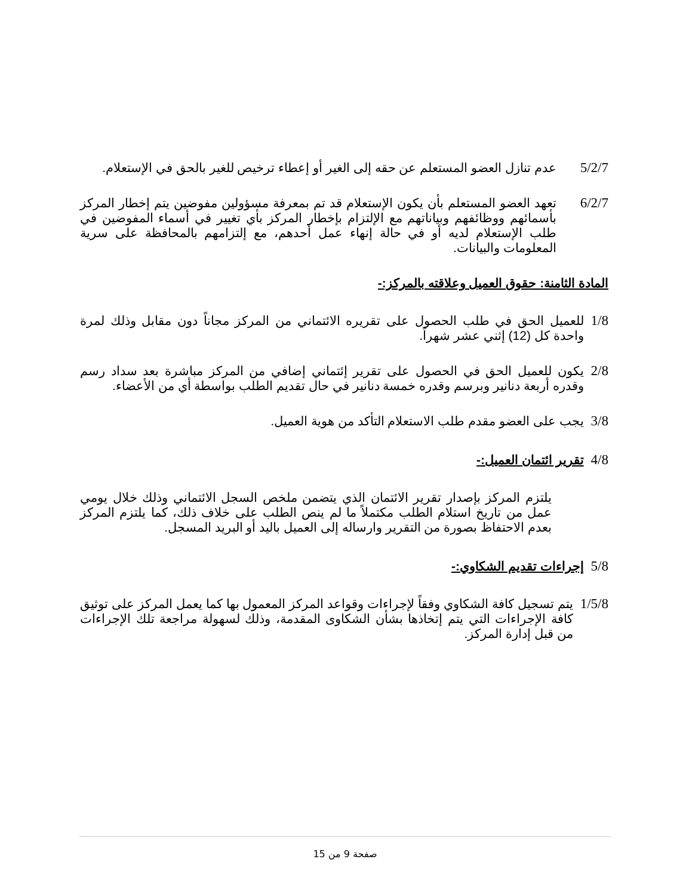5/2/7 عدم تنازل العضو المستعلم عن حقه إلى الغير أو إعطاء ترخيص للغير بالحق في الإستعلام.
6/2/7 تعهد العضو المستعلم بأن يكون الإستعلام قد تم بمعرفة مسؤولين مفوضين يتم إخطار المركز بأسمائهم ووظائفهم وبياناتهم مع الإلتزام بإخطار المركز بأي تغيير في أسماء المفوضين في طلب الإستعلام لديه أو في حالة إنهاء عمل أحدهم، مع إلتزامهم بالمحافظة على سرية المعلومات والبيانات.
المادة الثامنة: حقوق العميل وعلاقته بالمركز:-
1/8 للعميل الحق في طلب الحصول على تقريره الائتماني من المركز مجاناً دون مقابل وذلك لمرة واحدة كل (12) إثني عشر شهراً.
2/8 يكون للعميل الحق في الحصول على تقرير إئتماني إضافي من المركز مباشرة بعد سداد رسم وقدره أربعة دنانير وبرسم وقدره خمسة دنانير في حال تقديم الطلب بواسطة أي من الأعضاء.
3/8 يجب على العضو مقدم طلب الاستعلام التأكد من هوية العميل.
4/8 تقرير ائتمان العميل:-
يلتزم المركز بإصدار تقرير الائتمان الذي يتضمن ملخص السجل الائتماني وذلك خلال يومي عمل من تاريخ استلام الطلب مكتملاً ما لم ينص الطلب على خلاف ذلك، كما يلتزم المركز بعدم الاحتفاظ بصورة من التقرير وارساله إلى العميل باليد أو البريد المسجل.
5/8 إجراءات تقديم الشكاوي:-
1/5/8 يتم تسجيل كافة الشكاوي وفقاً لإجراءات وقواعد المركز المعمول بها كما يعمل المركز على توثيق كافة الإجراءات التي يتم إتخاذها بشأن الشكاوى المقدمة، وذلك لسهولة مراجعة تلك الإجراءات من قبل إدارة المركز.
صفحة 9 من 15